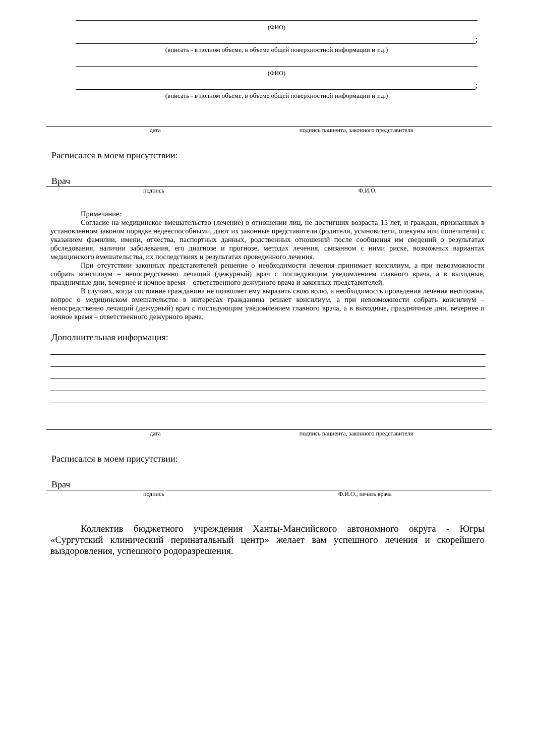(ФИО)
;
(вписать - в полном объеме, в объеме общей поверхностной информации и т.д.)
(ФИО)
;
(вписать - в полном объеме, в объеме общей поверхностной информации и т.д.)
дата подпись пациента, законного представителя
Расписался в моем присутствии:
Врач
подпись Ф.И.О.
Примечание:
Согласие на медицинское вмешательство (лечение) в отношении лиц, не достигших возраста 15 лет, и граждан, признанных в установленном законом порядке недееспособными, дают их законные представители (родители, усыновители, опекуны или попечители) с указанием фамилии, имени, отчества, паспортных данных, родственных отношений после сообщения им сведений о результатах обследования, наличии заболевания, его диагнозе и прогнозе, методах лечения, связанном с ними риске, возможных вариантах медицинского вмешательства, их последствиях и результатах проведенного лечения.
При отсутствии законных представителей решение о необходимости лечения принимает консилиум, а при невозможности собрать консилиум – непосредственно лечащий (дежурный) врач с последующим уведомлением главного врача, а в выходные, праздничные дни, вечернее и ночное время – ответственного дежурного врача и законных представителей.
В случаях, когда состояние гражданина не позволяет ему выразить свою волю, а необходимость проведения лечения неотложна, вопрос о медицинском вмешательстве в интересах гражданина решает консилиум, а при невозможности собрать консилиум – непосредственно лечащий (дежурный) врач с последующим уведомлением главного врача, а в выходные, праздничные дни, вечернее и ночное время – ответственного дежурного врача.
Дополнительная информация:
дата подпись пациента, законного представителя
Расписался в моем присутствии:
Врач
подпись Ф.И.О., печать врача
Коллектив бюджетного учреждения Ханты-Мансийского автономного округа - Югры «Сургутский клинический перинатальный центр» желает вам успешного лечения и скорейшего выздоровления, успешного родоразрешения.